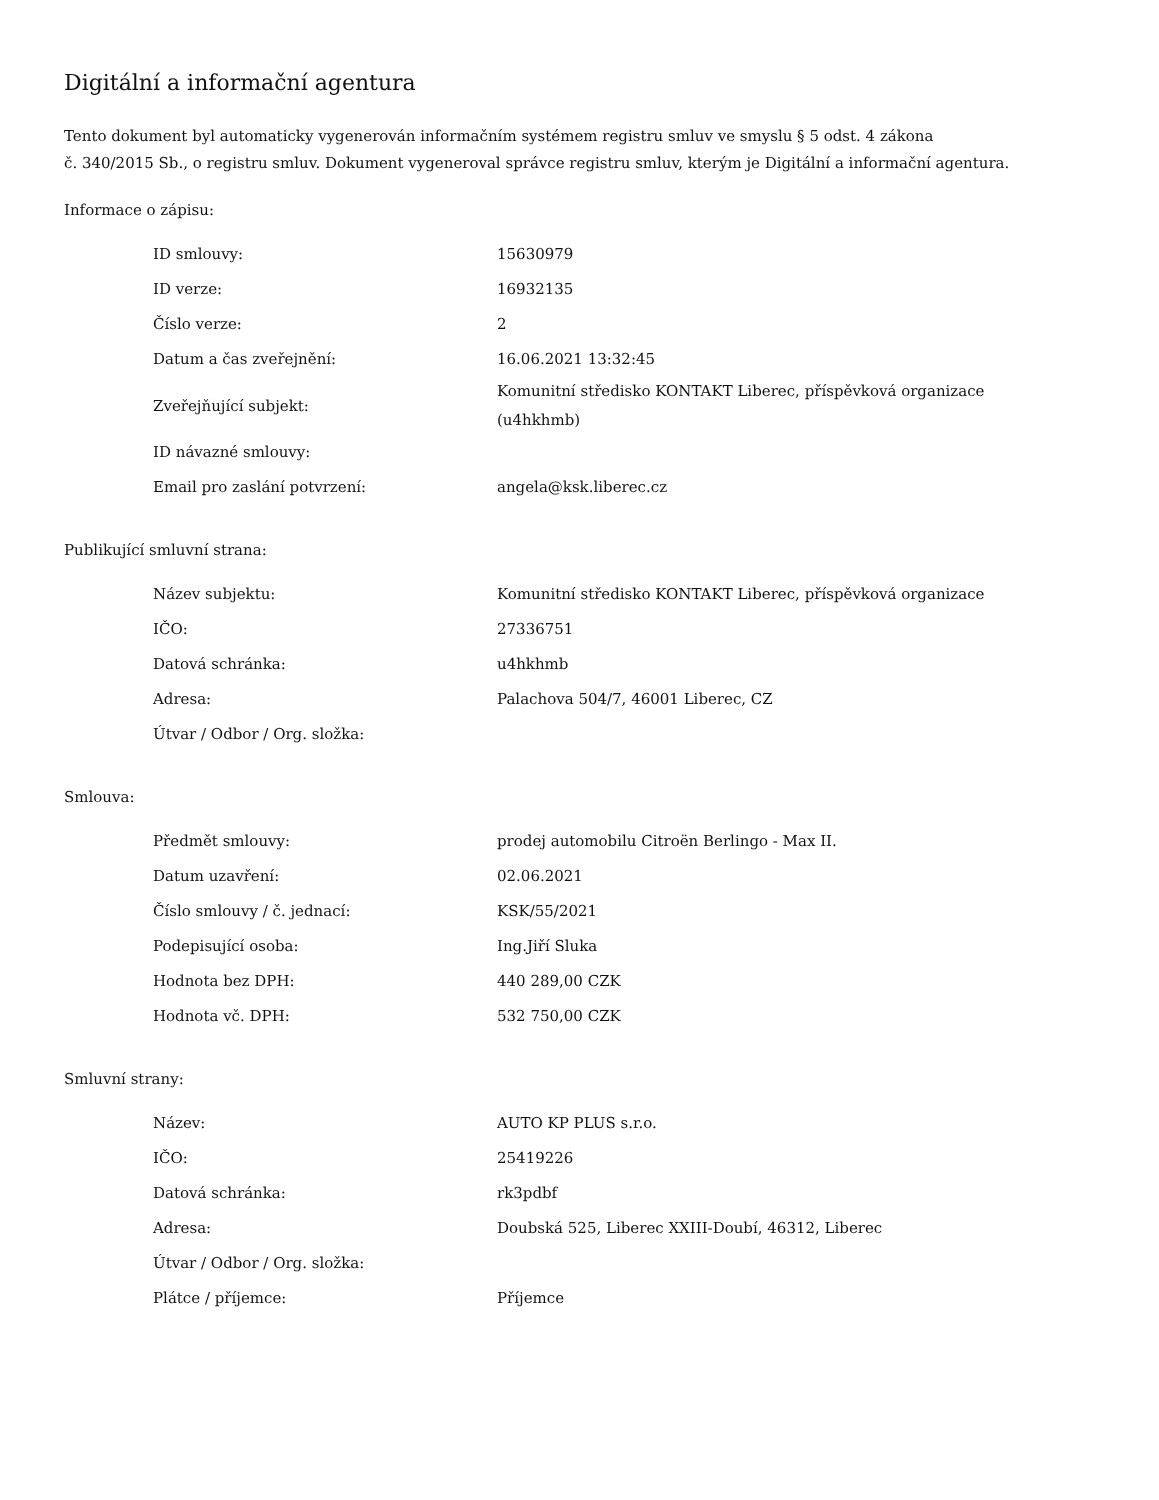Digitální a informační agentura
Tento dokument byl automaticky vygenerován informačním systémem registru smluv ve smyslu § 5 odst. 4 zákona
č. 340/2015 Sb., o registru smluv. Dokument vygeneroval správce registru smluv, kterým je Digitální a informační agentura.
Informace o zápisu:
| ID smlouvy: | 15630979 |
| ID verze: | 16932135 |
| Číslo verze: | 2 |
| Datum a čas zveřejnění: | 16.06.2021 13:32:45 |
| Zveřejňující subjekt: | Komunitní středisko KONTAKT Liberec, příspěvková organizace (u4hkhmb) |
| ID návazné smlouvy: | |
| Email pro zaslání potvrzení: | angela@ksk.liberec.cz |
Publikující smluvní strana:
| Název subjektu: | Komunitní středisko KONTAKT Liberec, příspěvková organizace |
| IČO: | 27336751 |
| Datová schránka: | u4hkhmb |
| Adresa: | Palachova 504/7, 46001 Liberec, CZ |
| Útvar / Odbor / Org. složka: | |
Smlouva:
| Předmět smlouvy: | prodej automobilu Citroën Berlingo - Max II. |
| Datum uzavření: | 02.06.2021 |
| Číslo smlouvy / č. jednací: | KSK/55/2021 |
| Podepisující osoba: | Ing.Jiří Sluka |
| Hodnota bez DPH: | 440 289,00 CZK |
| Hodnota vč. DPH: | 532 750,00 CZK |
Smluvní strany:
| Název: | AUTO KP PLUS s.r.o. |
| IČO: | 25419226 |
| Datová schránka: | rk3pdbf |
| Adresa: | Doubská 525, Liberec XXIII-Doubí, 46312, Liberec |
| Útvar / Odbor / Org. složka: | |
| Plátce / příjemce: | Příjemce |